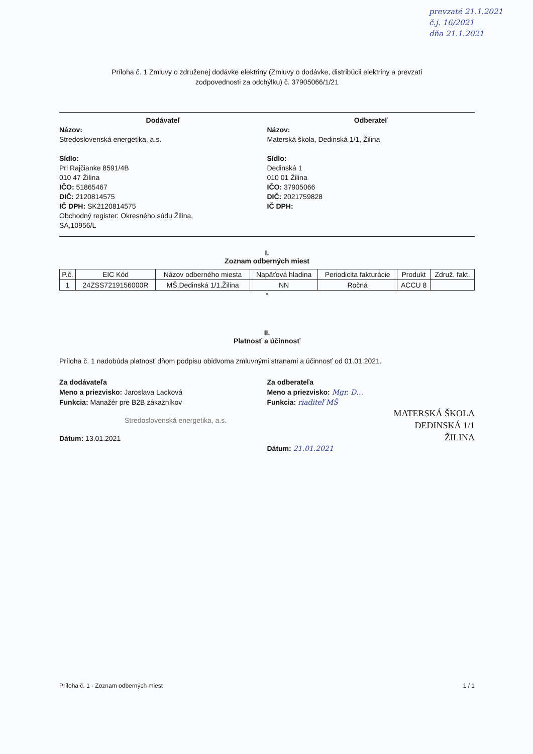prevzaté 21.1.2021
č.j. 16/2021
dňa 21.1.2021
Príloha č. 1 Zmluvy o združenej dodávke elektriny (Zmluvy o dodávke, distribúcii elektriny a prevzatí
zodpovednosti za odchýlku) č. 37905066/1/21
Dodávateľ
Názov:
Stredoslovenská energetika, a.s.
Sídlo:
Pri Rajčianke 8591/4B
010 47 Žilina
IČO: 51865467
DIČ: 2120814575
IČ DPH: SK2120814575
Obchodný register: Okresného súdu Žilina,
SA,10956/L
Odberateľ
Názov:
Materská škola, Dedinská 1/1, Žilina
Sídlo:
Dedinská 1
010 01 Žilina
IČO: 37905066
DIČ: 2021759828
IČ DPH:
I.
Zoznam odberných miest
| P.č. | EIC Kód | Názov odberného miesta | Napäťová hladina | Periodicita fakturácie | Produkt | Združ. fakt. |
| --- | --- | --- | --- | --- | --- | --- |
| 1 | 24ZSS7219156000R | MŠ,Dedinská 1/1,Žilina | NN | Ročná | ACCU 8 | |
*
II.
Platnosť a účinnosť
Príloha č. 1 nadobúda platnosť dňom podpisu obidvoma zmluvnými stranami a účinnosť od 01.01.2021.
Za dodávateľa
Meno a priezvisko: Jaroslava Lacková
Funkcia: Manažér pre B2B zákazníkov
Stredoslovenská energetika, a.s.
Dátum: 13.01.2021
Za odberateľa
Meno a priezvisko: Mgr. D…
Funkcia: riaditeľ MŠ
MATERSKÁ ŠKOLA
DEDINSKÁ 1/1
ŽILINA
Dátum: 21.01.2021
Príloha č. 1 - Zoznam odberných miest 1 / 1